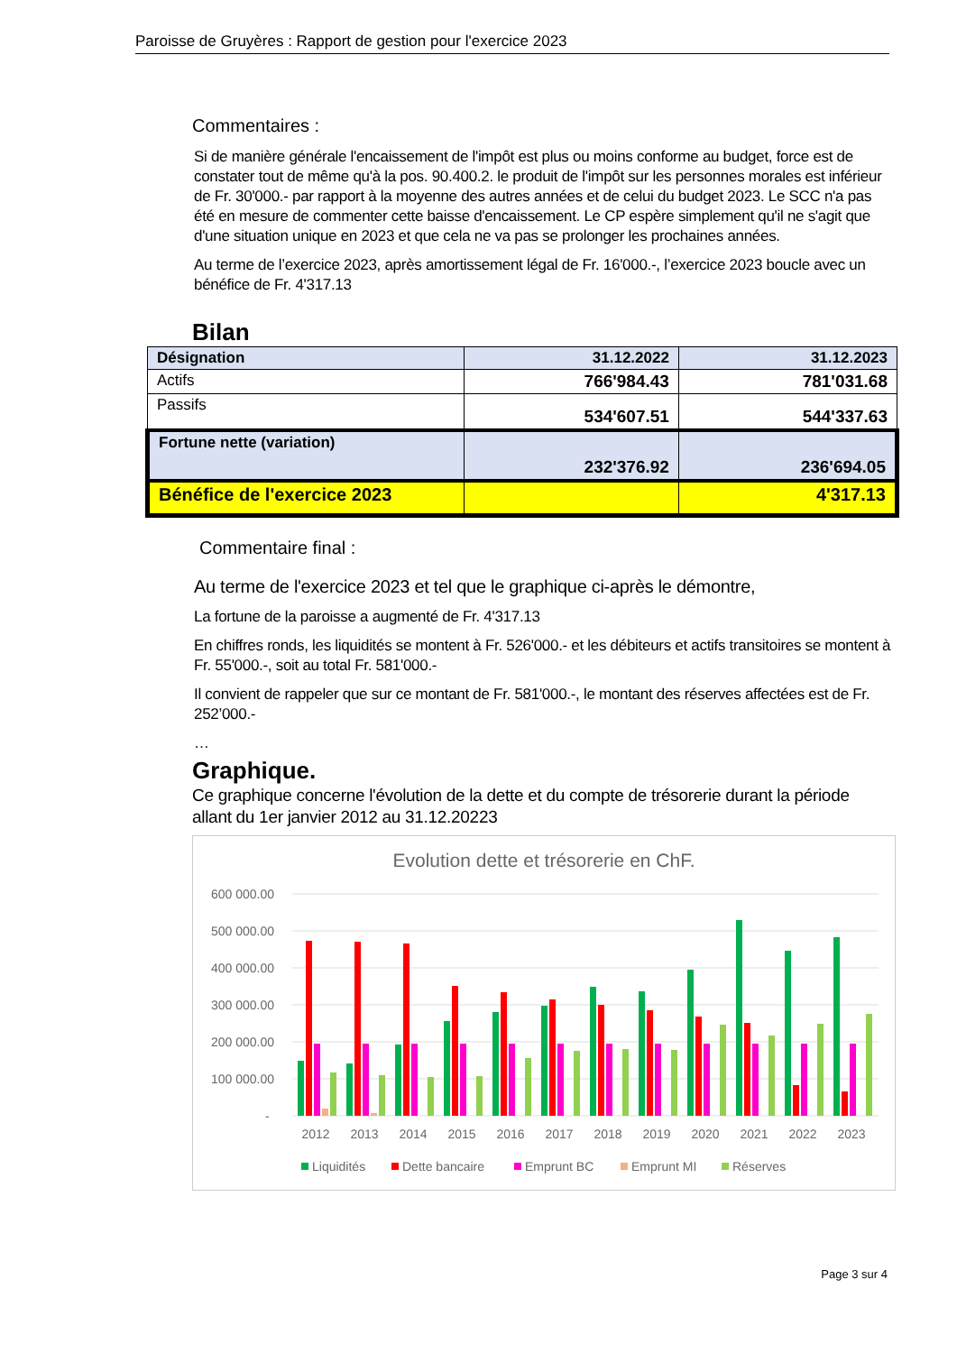Paroisse de Gruyères : Rapport de gestion pour l'exercice 2023
Commentaires :
Si de manière générale l'encaissement de l'impôt est plus ou moins conforme au budget, force est de constater tout de même qu'à la pos. 90.400.2. le produit de l'impôt sur les personnes morales est inférieur de Fr. 30'000.- par rapport à la moyenne des autres années et de celui du budget 2023. Le SCC n'a pas été en mesure de commenter cette baisse d'encaissement. Le CP espère simplement qu'il ne s'agit que d'une situation unique en 2023 et que cela ne va pas se prolonger les prochaines années.
Au terme de l’exercice 2023, après amortissement légal de Fr. 16'000.-, l’exercice 2023 boucle avec un bénéfice de Fr. 4'317.13
Bilan
| Désignation | 31.12.2022 | 31.12.2023 |
| --- | --- | --- |
| Actifs | 766'984.43 | 781'031.68 |
| Passifs | 534'607.51 | 544'337.63 |
| Fortune nette (variation) | 232'376.92 | 236'694.05 |
| Bénéfice de l'exercice 2023 | | 4'317.13 |
Commentaire final :
Au terme de l'exercice 2023 et tel que le graphique ci-après le démontre,
La fortune de la paroisse a augmenté de Fr. 4'317.13
En chiffres ronds, les liquidités se montent à Fr. 526'000.- et les débiteurs et actifs transitoires se montent à Fr. 55'000.-, soit au total Fr. 581'000.-
Il convient de rappeler que sur ce montant de Fr. 581'000.-, le montant des réserves affectées est de Fr. 252’000.-
…
Graphique.
Ce graphique concerne l'évolution de la dette et du compte de trésorerie durant la période allant du 1er janvier 2012 au 31.12.20223
Evolution dette et trésorerie en ChF.
600 000.00
500 000.00
400 000.00
300 000.00
200 000.00
100 000.00
-
2012
2013
2014
2015
2016
2017
2018
2019
2020
2021
2022
2023
Liquidités
Dette bancaire
Emprunt BC
Emprunt MI
Réserves
Page 3 sur 4